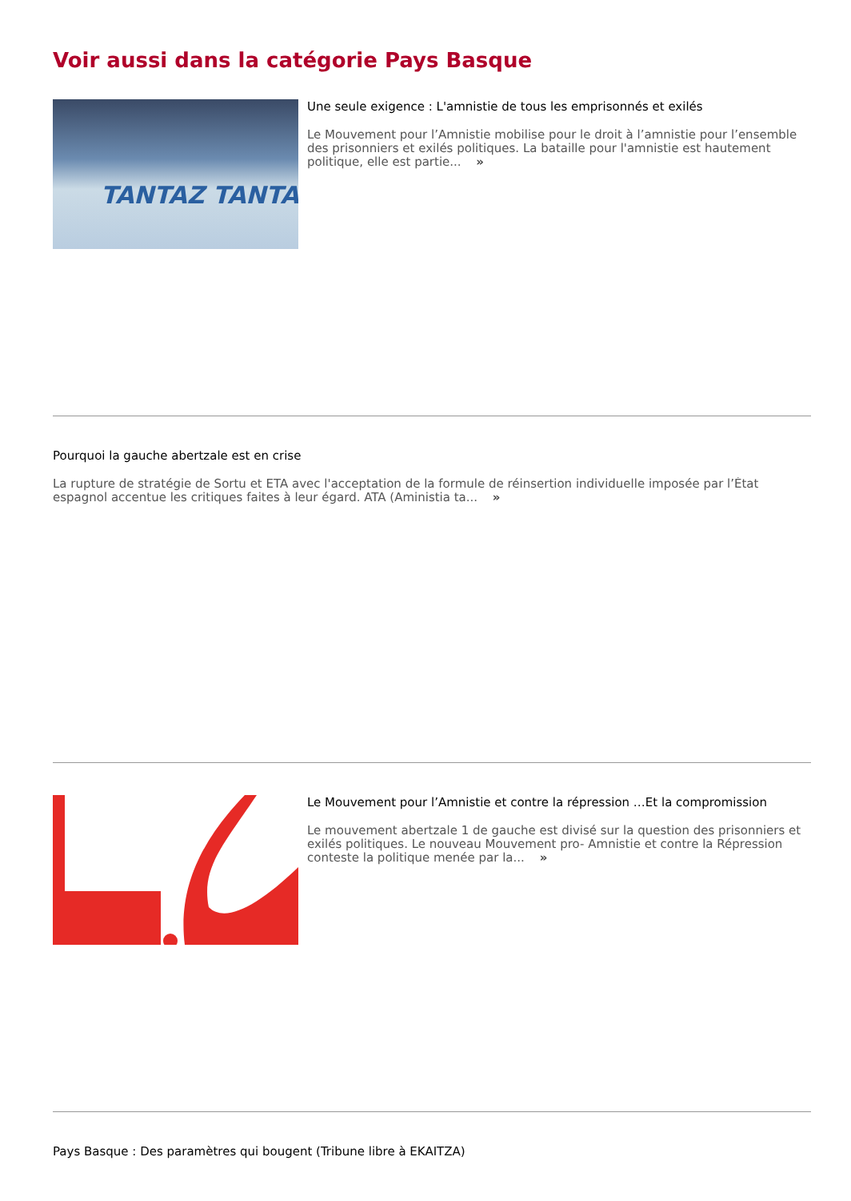Voir aussi dans la catégorie Pays Basque
TANTAZ TANTA
Une seule exigence : L'amnistie de tous les emprisonnés et exilés
Le Mouvement pour l’Amnistie mobilise pour le droit à l’amnistie pour l’ensemble des prisonniers et exilés politiques. La bataille pour l'amnistie est hautement politique, elle est partie... »
Pourquoi la gauche abertzale est en crise
La rupture de stratégie de Sortu et ETA avec l'acceptation de la formule de réinsertion individuelle imposée par l’État espagnol accentue les critiques faites à leur égard. ATA (Aministia ta... »
Le Mouvement pour l’Amnistie et contre la répression …Et la compromission
Le mouvement abertzale 1 de gauche est divisé sur la question des prisonniers et exilés politiques. Le nouveau Mouvement pro- Amnistie et contre la Répression conteste la politique menée par la... »
Pays Basque : Des paramètres qui bougent (Tribune libre à EKAITZA)